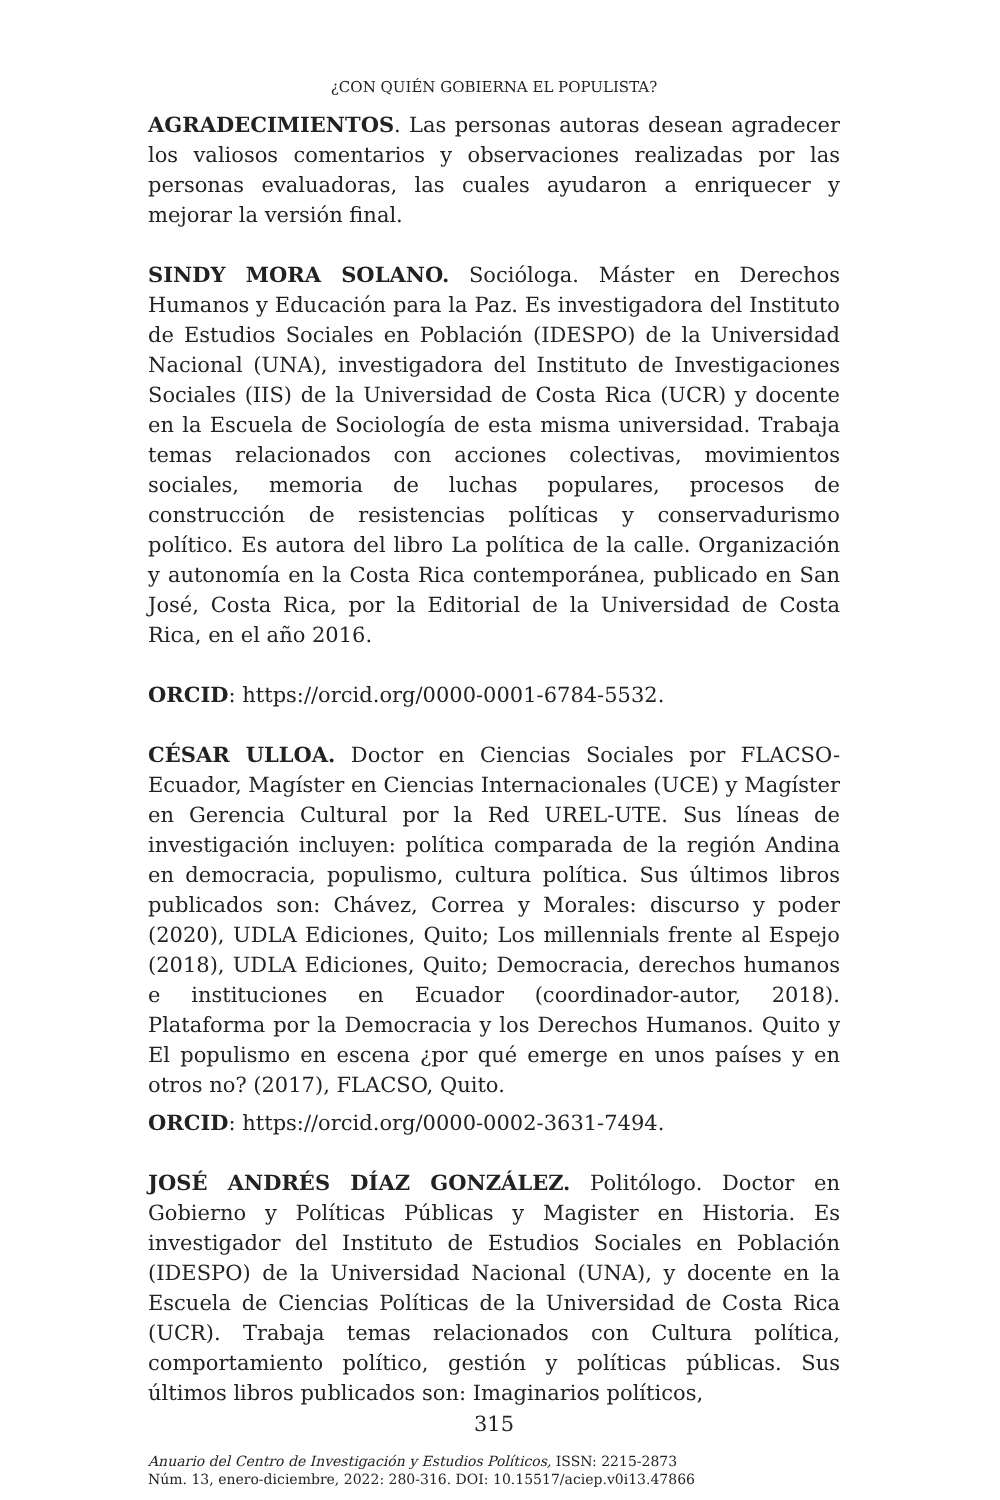¿CON QUIÉN GOBIERNA EL POPULISTA?
AGRADECIMIENTOS. Las personas autoras desean agradecer los valiosos comentarios y observaciones realizadas por las personas evaluadoras, las cuales ayudaron a enriquecer y mejorar la versión final.
SINDY MORA SOLANO. Socióloga. Máster en Derechos Humanos y Educación para la Paz. Es investigadora del Instituto de Estudios Sociales en Población (IDESPO) de la Universidad Nacional (UNA), investigadora del Instituto de Investigaciones Sociales (IIS) de la Universidad de Costa Rica (UCR) y docente en la Escuela de Sociología de esta misma universidad. Trabaja temas relacionados con acciones colectivas, movimientos sociales, memoria de luchas populares, procesos de construcción de resistencias políticas y conservadurismo político. Es autora del libro La política de la calle. Organización y autonomía en la Costa Rica contemporánea, publicado en San José, Costa Rica, por la Editorial de la Universidad de Costa Rica, en el año 2016.
ORCID: https://orcid.org/0000-0001-6784-5532.
CÉSAR ULLOA. Doctor en Ciencias Sociales por FLACSO-Ecuador, Magíster en Ciencias Internacionales (UCE) y Magíster en Gerencia Cultural por la Red UREL-UTE. Sus líneas de investigación incluyen: política comparada de la región Andina en democracia, populismo, cultura política. Sus últimos libros publicados son: Chávez, Correa y Morales: discurso y poder (2020), UDLA Ediciones, Quito; Los millennials frente al Espejo (2018), UDLA Ediciones, Quito; Democracia, derechos humanos e instituciones en Ecuador (coordinador-autor, 2018). Plataforma por la Democracia y los Derechos Humanos. Quito y El populismo en escena ¿por qué emerge en unos países y en otros no? (2017), FLACSO, Quito.
ORCID: https://orcid.org/0000-0002-3631-7494.
JOSÉ ANDRÉS DÍAZ GONZÁLEZ. Politólogo. Doctor en Gobierno y Políticas Públicas y Magister en Historia. Es investigador del Instituto de Estudios Sociales en Población (IDESPO) de la Universidad Nacional (UNA), y docente en la Escuela de Ciencias Políticas de la Universidad de Costa Rica (UCR). Trabaja temas relacionados con Cultura política, comportamiento político, gestión y políticas públicas. Sus últimos libros publicados son: Imaginarios políticos,
315
Anuario del Centro de Investigación y Estudios Políticos, ISSN: 2215-2873
Núm. 13, enero-diciembre, 2022: 280-316. DOI: 10.15517/aciep.v0i13.47866